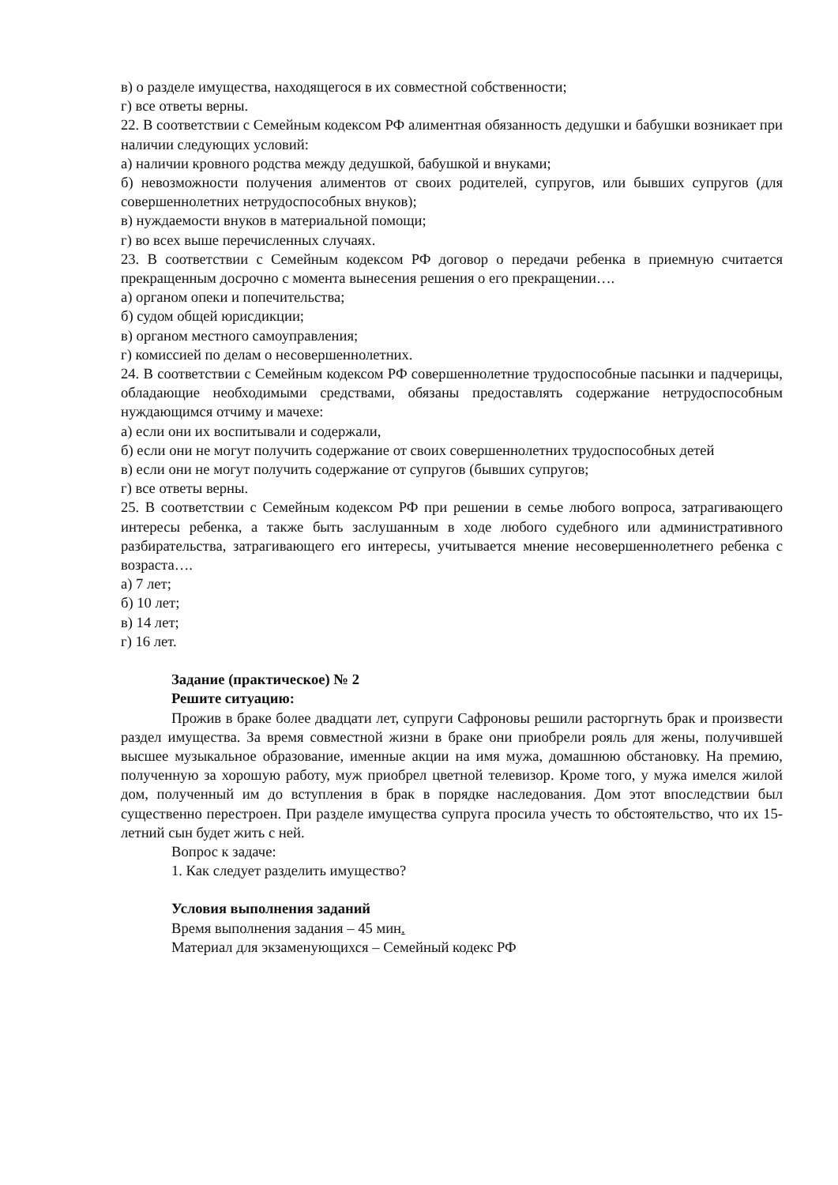в) о разделе имущества, находящегося в их совместной собственности;
г) все ответы верны.
22. В соответствии с Семейным кодексом РФ алиментная обязанность дедушки и бабушки возникает при наличии следующих условий:
а) наличии кровного родства между дедушкой, бабушкой и внуками;
б) невозможности получения алиментов от своих родителей, супругов, или бывших супругов (для совершеннолетних нетрудоспособных внуков);
в) нуждаемости внуков в материальной помощи;
г) во всех выше перечисленных случаях.
23. В соответствии с Семейным кодексом РФ договор о передачи ребенка в приемную считается прекращенным досрочно с момента вынесения решения о его прекращении….
а) органом опеки и попечительства;
б) судом общей юрисдикции;
в) органом местного самоуправления;
г) комиссией по делам о несовершеннолетних.
24. В соответствии с Семейным кодексом РФ совершеннолетние трудоспособные пасынки и падчерицы, обладающие необходимыми средствами, обязаны предоставлять содержание нетрудоспособным нуждающимся отчиму и мачехе:
а) если они их воспитывали и содержали,
б) если они не могут получить содержание от своих совершеннолетних трудоспособных детей
в) если они не могут получить содержание от супругов (бывших супругов;
г) все ответы верны.
25. В соответствии с Семейным кодексом РФ при решении в семье любого вопроса, затрагивающего интересы ребенка, а также быть заслушанным в ходе любого судебного или административного разбирательства, затрагивающего его интересы, учитывается мнение несовершеннолетнего ребенка с возраста….
а) 7 лет;
б) 10 лет;
в) 14 лет;
г) 16 лет.
Задание (практическое) № 2
Решите ситуацию:
Прожив в браке более двадцати лет, супруги Сафроновы решили расторгнуть брак и произвести раздел имущества. За время совместной жизни в браке они приобрели рояль для жены, получившей высшее музыкальное образование, именные акции на имя мужа, домашнюю обстановку. На премию, полученную за хорошую работу, муж приобрел цветной телевизор. Кроме того, у мужа имелся жилой дом, полученный им до вступления в брак в порядке наследования. Дом этот впоследствии был существенно перестроен. При разделе имущества супруга просила учесть то обстоятельство, что их 15-летний сын будет жить с ней.
Вопрос к задаче:
1. Как следует разделить имущество?
Условия выполнения заданий
Время выполнения задания – 45 мин.
Материал для экзаменующихся – Семейный кодекс РФ